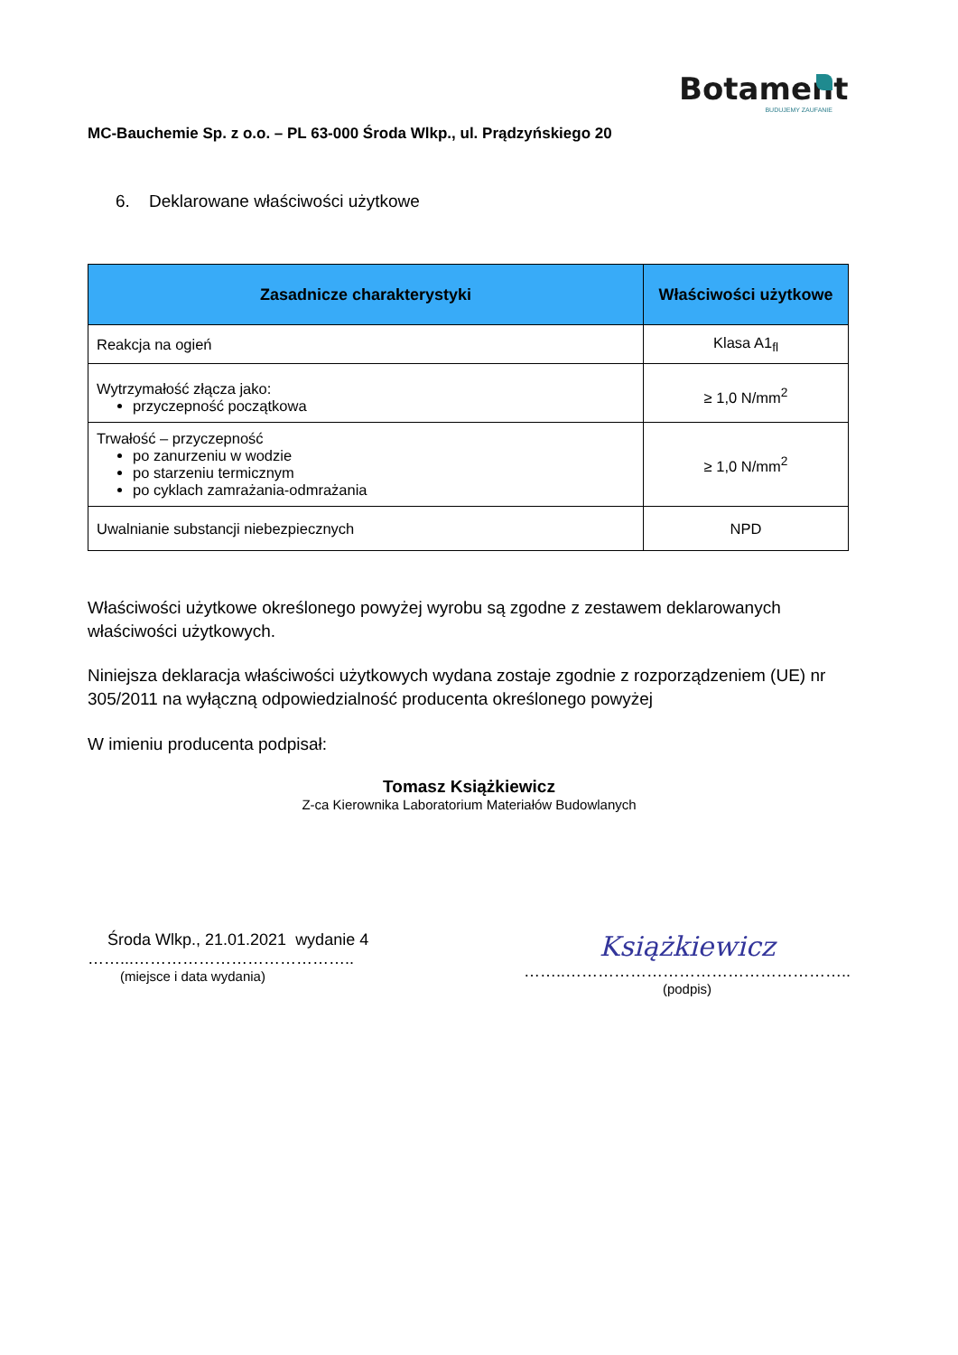Botament
BUDUJEMY ZAUFANIE
MC-Bauchemie Sp. z o.o. – PL 63-000 Środa Wlkp., ul. Prądzyńskiego 20
6. Deklarowane właściwości użytkowe
| Zasadnicze charakterystyki | Właściwości użytkowe |
| --- | --- |
| Reakcja na ogień | Klasa A1<sub>fl</sub> |
| Wytrzymałość złącza jako: przyczepność początkowa | ≥ 1,0 N/mm<sup>2</sup> |
| Trwałość – przyczepność po zanurzeniu w wodzie po starzeniu termicznym po cyklach zamrażania-odmrażania | ≥ 1,0 N/mm<sup>2</sup> |
| Uwalnianie substancji niebezpiecznych | NPD |
Właściwości użytkowe określonego powyżej wyrobu są zgodne z zestawem deklarowanych właściwości użytkowych.
Niniejsza deklaracja właściwości użytkowych wydana zostaje zgodnie z rozporządzeniem (UE) nr 305/2011 na wyłączną odpowiedzialność producenta określonego powyżej
W imieniu producenta podpisał:
Tomasz Książkiewicz
Z-ca Kierownika Laboratorium Materiałów Budowlanych
Środa Wlkp., 21.01.2021 wydanie 4
……...…………………………………..
(miejsce i data wydania)
Książkiewicz
……..……………………………………………..
(podpis)